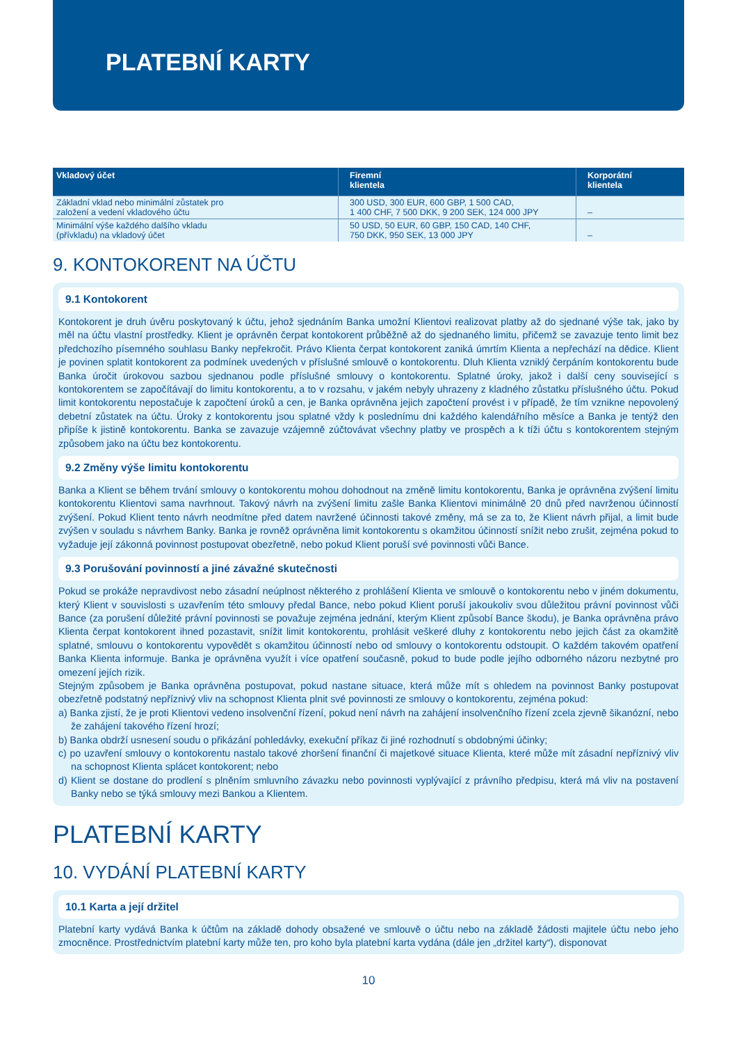PLATEBNÍ KARTY
| Vkladový účet | Firemní klientela | Korporátní klientela |
| --- | --- | --- |
| Základní vklad nebo minimální zůstatek pro založení a vedení vkladového účtu | 300 USD, 300 EUR, 600 GBP, 1 500 CAD, 1 400 CHF, 7 500 DKK, 9 200 SEK, 124 000 JPY | – |
| Minimální výše každého dalšího vkladu (přívkladu) na vkladový účet | 50 USD, 50 EUR, 60 GBP, 150 CAD, 140 CHF, 750 DKK, 950 SEK, 13 000 JPY | – |
9. KONTOKORENT NA ÚČTU
9.1 Kontokorent
Kontokorent je druh úvěru poskytovaný k účtu, jehož sjednáním Banka umožní Klientovi realizovat platby až do sjednané výše tak, jako by měl na účtu vlastní prostředky. Klient je oprávněn čerpat kontokorent průběžně až do sjednaného limitu, přičemž se zavazuje tento limit bez předchozího písemného souhlasu Banky nepřekročit. Právo Klienta čerpat kontokorent zaniká úmrtím Klienta a nepřechází na dědice. Klient je povinen splatit kontokorent za podmínek uvedených v příslušné smlouvě o kontokorentu. Dluh Klienta vzniklý čerpáním kontokorentu bude Banka úročit úrokovou sazbou sjednanou podle příslušné smlouvy o kontokorentu. Splatné úroky, jakož i další ceny související s kontokorentem se započítávají do limitu kontokorentu, a to v rozsahu, v jakém nebyly uhrazeny z kladného zůstatku příslušného účtu. Pokud limit kontokorentu nepostačuje k započtení úroků a cen, je Banka oprávněna jejich započtení provést i v případě, že tím vznikne nepovolený debetní zůstatek na účtu. Úroky z kontokorentu jsou splatné vždy k poslednímu dni každého kalendářního měsíce a Banka je tentýž den připíše k jistině kontokorentu. Banka se zavazuje vzájemně zúčtovávat všechny platby ve prospěch a k tíži účtu s kontokorentem stejným způsobem jako na účtu bez kontokorentu.
9.2 Změny výše limitu kontokorentu
Banka a Klient se během trvání smlouvy o kontokorentu mohou dohodnout na změně limitu kontokorentu, Banka je oprávněna zvýšení limitu kontokorentu Klientovi sama navrhnout. Takový návrh na zvýšení limitu zašle Banka Klientovi minimálně 20 dnů před navrženou účinností zvýšení. Pokud Klient tento návrh neodmítne před datem navržené účinnosti takové změny, má se za to, že Klient návrh přijal, a limit bude zvýšen v souladu s návrhem Banky. Banka je rovněž oprávněna limit kontokorentu s okamžitou účinností snížit nebo zrušit, zejména pokud to vyžaduje její zákonná povinnost postupovat obezřetně, nebo pokud Klient poruší své povinnosti vůči Bance.
9.3 Porušování povinností a jiné závažné skutečnosti
Pokud se prokáže nepravdivost nebo zásadní neúplnost některého z prohlášení Klienta ve smlouvě o kontokorentu nebo v jiném dokumentu, který Klient v souvislosti s uzavřením této smlouvy předal Bance, nebo pokud Klient poruší jakoukoliv svou důležitou právní povinnost vůči Bance (za porušení důležité právní povinnosti se považuje zejména jednání, kterým Klient způsobí Bance škodu), je Banka oprávněna právo Klienta čerpat kontokorent ihned pozastavit, snížit limit kontokorentu, prohlásit veškeré dluhy z kontokorentu nebo jejich část za okamžitě splatné, smlouvu o kontokorentu vypovědět s okamžitou účinností nebo od smlouvy o kontokorentu odstoupit. O každém takovém opatření Banka Klienta informuje. Banka je oprávněna využít i více opatření současně, pokud to bude podle jejího odborného názoru nezbytné pro omezení jejích rizik.
Stejným způsobem je Banka oprávněna postupovat, pokud nastane situace, která může mít s ohledem na povinnost Banky postupovat obezřetně podstatný nepříznivý vliv na schopnost Klienta plnit své povinnosti ze smlouvy o kontokorentu, zejména pokud:
a) Banka zjistí, že je proti Klientovi vedeno insolvenční řízení, pokud není návrh na zahájení insolvenčního řízení zcela zjevně šikanózní, nebo že zahájení takového řízení hrozí;
b) Banka obdrží usnesení soudu o přikázání pohledávky, exekuční příkaz či jiné rozhodnutí s obdobnými účinky;
c) po uzavření smlouvy o kontokorentu nastalo takové zhoršení finanční či majetkové situace Klienta, které může mít zásadní nepříznivý vliv na schopnost Klienta splácet kontokorent; nebo
d) Klient se dostane do prodlení s plněním smluvního závazku nebo povinnosti vyplývající z právního předpisu, která má vliv na postavení Banky nebo se týká smlouvy mezi Bankou a Klientem.
PLATEBNÍ KARTY
10. VYDÁNÍ PLATEBNÍ KARTY
10.1 Karta a její držitel
Platební karty vydává Banka k účtům na základě dohody obsažené ve smlouvě o účtu nebo na základě žádosti majitele účtu nebo jeho zmocněnce. Prostřednictvím platební karty může ten, pro koho byla platební karta vydána (dále jen „držitel karty“), disponovat
10